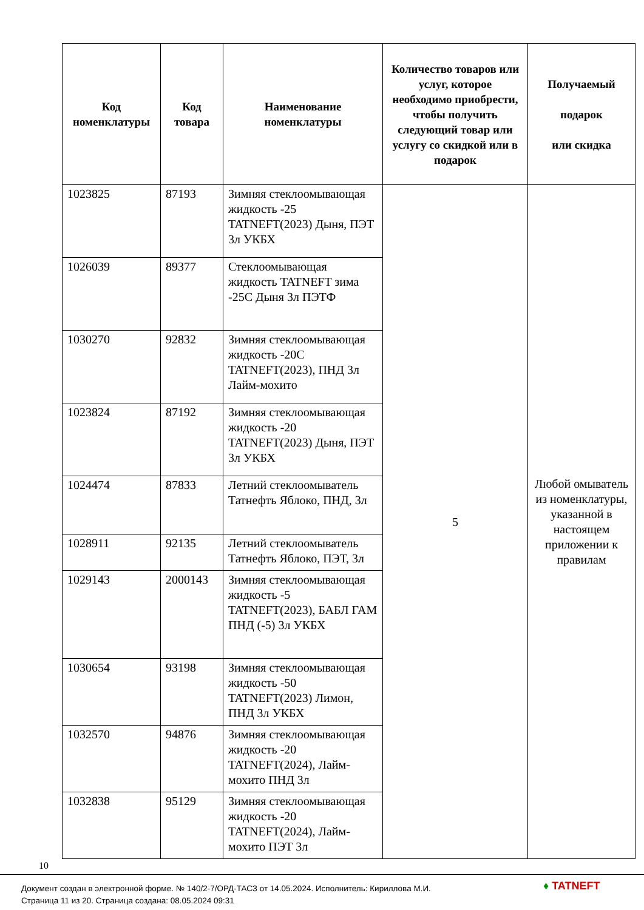| Код номенклатуры | Код товара | Наименование номенклатуры | Количество товаров или услуг, которое необходимо приобрести, чтобы получить следующий товар или услугу со скидкой или в подарок | Получаемый подарок или скидка |
| --- | --- | --- | --- | --- |
| 1023825 | 87193 | Зимняя стеклоомывающая жидкость -25 TATNEFT(2023) Дыня, ПЭТ 3л УКБХ | 5 | Любой омыватель из номенклатуры, указанной в настоящем приложении к правилам |
| 1026039 | 89377 | Стеклоомывающая жидкость TATNEFT зима -25С Дыня 3л ПЭТФ | | |
| 1030270 | 92832 | Зимняя стеклоомывающая жидкость -20С TATNEFT(2023), ПНД 3л Лайм-мохито | | |
| 1023824 | 87192 | Зимняя стеклоомывающая жидкость -20 TATNEFT(2023) Дыня, ПЭТ 3л УКБХ | | |
| 1024474 | 87833 | Летний стеклоомыватель Татнефть Яблоко, ПНД, 3л | | |
| 1028911 | 92135 | Летний стеклоомыватель Татнефть Яблоко, ПЭТ, 3л | | |
| 1029143 | 2000143 | Зимняя стеклоомывающая жидкость -5 TATNEFT(2023), БАБЛ ГАМ ПНД (-5) 3л УКБХ | | |
| 1030654 | 93198 | Зимняя стеклоомывающая жидкость -50 TATNEFT(2023) Лимон, ПНД 3л УКБХ | | |
| 1032570 | 94876 | Зимняя стеклоомывающая жидкость -20 TATNEFT(2024), Лайм-мохито ПНД 3л | | |
| 1032838 | 95129 | Зимняя стеклоомывающая жидкость -20 TATNEFT(2024), Лайм-мохито ПЭТ 3л | | |
10
Документ создан в электронной форме. № 140/2-7/ОРД-ТАСЗ от 14.05.2024. Исполнитель: Кириллова М.И.
Страница 11 из 20. Страница создана: 08.05.2024 09:31
♦ TATNEFT